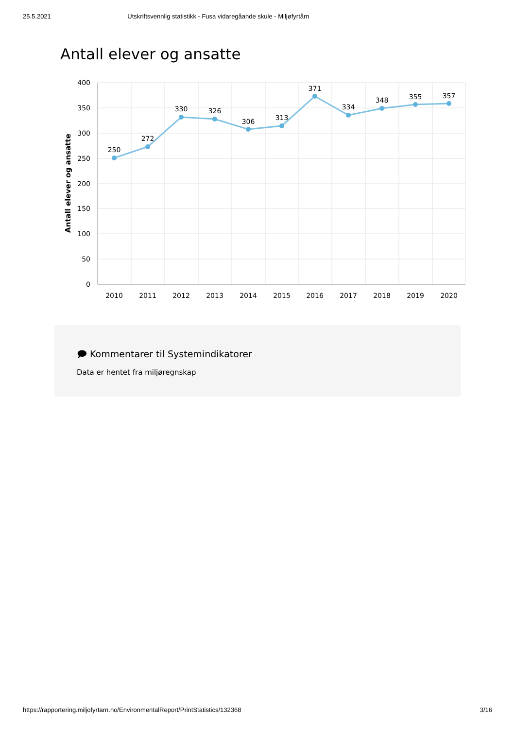25.5.2021 Utskriftsvennlig statistikk - Fusa vidaregåande skule - Miljøfyrtårn
Antall elever og ansatte
400
350
300
250
200
150
100
50
0
Antall elever og ansatte
2010
2011
2012
2013
2014
2015
2016
2017
2018
2019
2020
250
272
330
326
306
313
371
334
348
355
357
🗩 Kommentarer til Systemindikatorer
Data er hentet fra miljøregnskap
https://rapportering.miljofyrtarn.no/EnvironmentalReport/PrintStatistics/132368 3/16